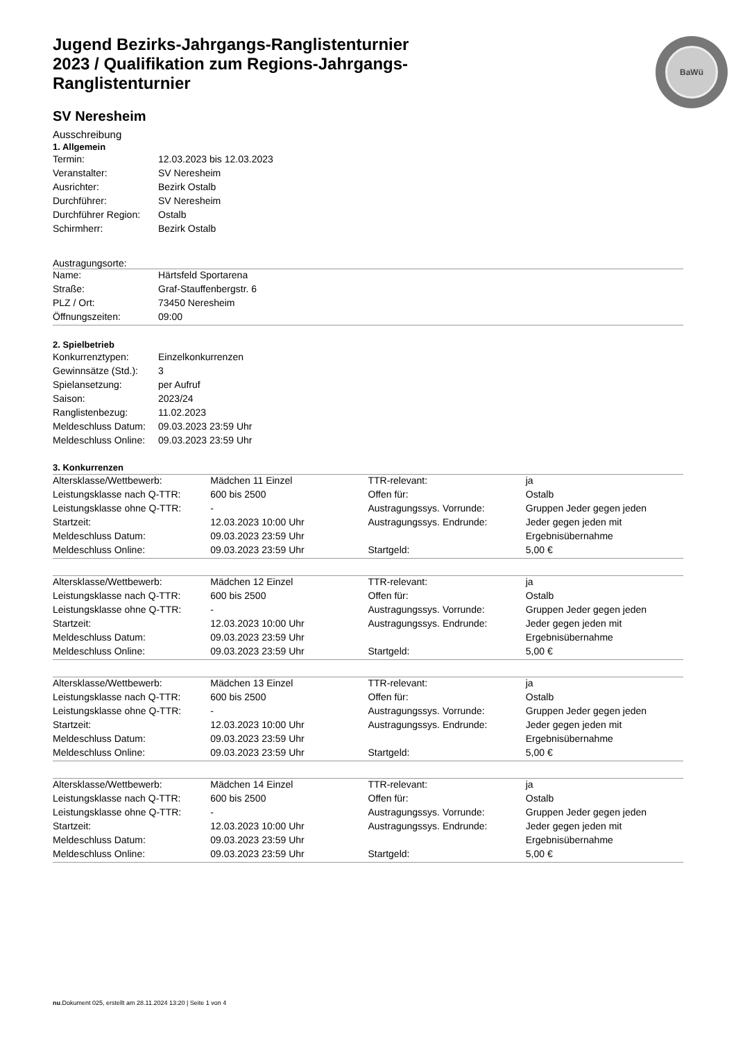BaWü
Jugend Bezirks-Jahrgangs-Ranglistenturnier 2023 / Qualifikation zum Regions-Jahrgangs-Ranglistenturnier
SV Neresheim
Ausschreibung
1. Allgemein
| Termin: | 12.03.2023 bis 12.03.2023 |
| Veranstalter: | SV Neresheim |
| Ausrichter: | Bezirk Ostalb |
| Durchführer: | SV Neresheim |
| Durchführer Region: | Ostalb |
| Schirmherr: | Bezirk Ostalb |
Austragungsorte:
| Name: | Härtsfeld Sportarena |
| Straße: | Graf-Stauffenbergstr. 6 |
| PLZ / Ort: | 73450 Neresheim |
| Öffnungszeiten: | 09:00 |
2. Spielbetrieb
| Konkurrenztypen: | Einzelkonkurrenzen |
| Gewinnsätze (Std.): | 3 |
| Spielansetzung: | per Aufruf |
| Saison: | 2023/24 |
| Ranglistenbezug: | 11.02.2023 |
| Meldeschluss Datum: | 09.03.2023 23:59 Uhr |
| Meldeschluss Online: | 09.03.2023 23:59 Uhr |
3. Konkurrenzen
| Altersklasse/Wettbewerb: | Mädchen 11 Einzel | TTR-relevant: | ja |
| Leistungsklasse nach Q-TTR: | 600 bis 2500 | Offen für: | Ostalb |
| Leistungsklasse ohne Q-TTR: | - | Austragungssys. Vorrunde: | Gruppen Jeder gegen jeden |
| Startzeit: | 12.03.2023 10:00 Uhr | Austragungssys. Endrunde: | Jeder gegen jeden mit |
| Meldeschluss Datum: | 09.03.2023 23:59 Uhr | | Ergebnisübernahme |
| Meldeschluss Online: | 09.03.2023 23:59 Uhr | Startgeld: | 5,00 € |
| Altersklasse/Wettbewerb: | Mädchen 12 Einzel | TTR-relevant: | ja |
| Leistungsklasse nach Q-TTR: | 600 bis 2500 | Offen für: | Ostalb |
| Leistungsklasse ohne Q-TTR: | - | Austragungssys. Vorrunde: | Gruppen Jeder gegen jeden |
| Startzeit: | 12.03.2023 10:00 Uhr | Austragungssys. Endrunde: | Jeder gegen jeden mit |
| Meldeschluss Datum: | 09.03.2023 23:59 Uhr | | Ergebnisübernahme |
| Meldeschluss Online: | 09.03.2023 23:59 Uhr | Startgeld: | 5,00 € |
| Altersklasse/Wettbewerb: | Mädchen 13 Einzel | TTR-relevant: | ja |
| Leistungsklasse nach Q-TTR: | 600 bis 2500 | Offen für: | Ostalb |
| Leistungsklasse ohne Q-TTR: | - | Austragungssys. Vorrunde: | Gruppen Jeder gegen jeden |
| Startzeit: | 12.03.2023 10:00 Uhr | Austragungssys. Endrunde: | Jeder gegen jeden mit |
| Meldeschluss Datum: | 09.03.2023 23:59 Uhr | | Ergebnisübernahme |
| Meldeschluss Online: | 09.03.2023 23:59 Uhr | Startgeld: | 5,00 € |
| Altersklasse/Wettbewerb: | Mädchen 14 Einzel | TTR-relevant: | ja |
| Leistungsklasse nach Q-TTR: | 600 bis 2500 | Offen für: | Ostalb |
| Leistungsklasse ohne Q-TTR: | - | Austragungssys. Vorrunde: | Gruppen Jeder gegen jeden |
| Startzeit: | 12.03.2023 10:00 Uhr | Austragungssys. Endrunde: | Jeder gegen jeden mit |
| Meldeschluss Datum: | 09.03.2023 23:59 Uhr | | Ergebnisübernahme |
| Meldeschluss Online: | 09.03.2023 23:59 Uhr | Startgeld: | 5,00 € |
nu.Dokument 025, erstellt am 28.11.2024 13:20 | Seite 1 von 4